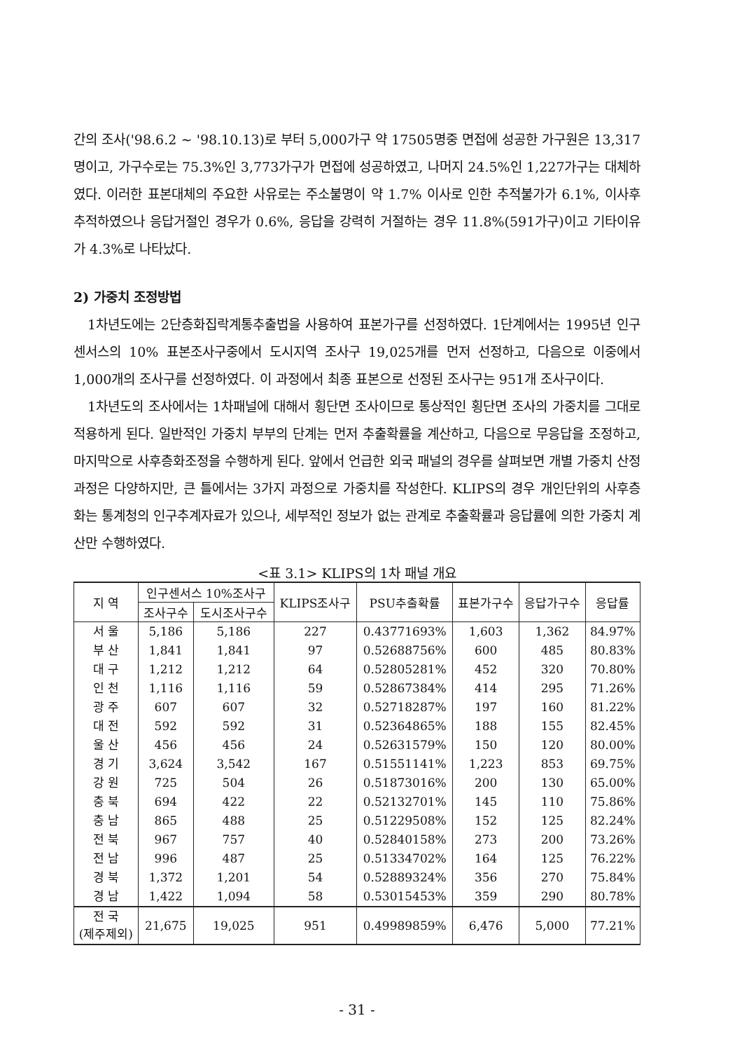간의 조사('98.6.2 ~ '98.10.13)로 부터 5,000가구 약 17505명중 면접에 성공한 가구원은 13,317명이고, 가구수로는 75.3%인 3,773가구가 면접에 성공하였고, 나머지 24.5%인 1,227가구는 대체하였다. 이러한 표본대체의 주요한 사유로는 주소불명이 약 1.7% 이사로 인한 추적불가가 6.1%, 이사후 추적하였으나 응답거절인 경우가 0.6%, 응답을 강력히 거절하는 경우 11.8%(591가구)이고 기타이유가 4.3%로 나타났다.
2) 가중치 조정방법
1차년도에는 2단층화집락계통추출법을 사용하여 표본가구를 선정하였다. 1단계에서는 1995년 인구센서스의 10% 표본조사구중에서 도시지역 조사구 19,025개를 먼저 선정하고, 다음으로 이중에서 1,000개의 조사구를 선정하였다. 이 과정에서 최종 표본으로 선정된 조사구는 951개 조사구이다.
1차년도의 조사에서는 1차패널에 대해서 횡단면 조사이므로 통상적인 횡단면 조사의 가중치를 그대로 적용하게 된다. 일반적인 가중치 부부의 단계는 먼저 추출확률을 계산하고, 다음으로 무응답을 조정하고, 마지막으로 사후층화조정을 수행하게 된다. 앞에서 언급한 외국 패널의 경우를 살펴보면 개별 가중치 산정 과정은 다양하지만, 큰 틀에서는 3가지 과정으로 가중치를 작성한다. KLIPS의 경우 개인단위의 사후층화는 통계청의 인구추계자료가 있으나, 세부적인 정보가 없는 관계로 추출확률과 응답률에 의한 가중치 계산만 수행하였다.
<표 3.1> KLIPS의 1차 패널 개요
| 지 역 | 인구센서스 10%조사구 | | KLIPS조사구 | PSU추출확률 | 표본가구수 | 응답가구수 | 응답률 |
| --- | --- | --- | --- | --- | --- | --- | --- |
| | 조사구수 | 도시조사구수 | | | | | |
| 서 울 | 5,186 | 5,186 | 227 | 0.43771693% | 1,603 | 1,362 | 84.97% |
| 부 산 | 1,841 | 1,841 | 97 | 0.52688756% | 600 | 485 | 80.83% |
| 대 구 | 1,212 | 1,212 | 64 | 0.52805281% | 452 | 320 | 70.80% |
| 인 천 | 1,116 | 1,116 | 59 | 0.52867384% | 414 | 295 | 71.26% |
| 광 주 | 607 | 607 | 32 | 0.52718287% | 197 | 160 | 81.22% |
| 대 전 | 592 | 592 | 31 | 0.52364865% | 188 | 155 | 82.45% |
| 울 산 | 456 | 456 | 24 | 0.52631579% | 150 | 120 | 80.00% |
| 경 기 | 3,624 | 3,542 | 167 | 0.51551141% | 1,223 | 853 | 69.75% |
| 강 원 | 725 | 504 | 26 | 0.51873016% | 200 | 130 | 65.00% |
| 충 북 | 694 | 422 | 22 | 0.52132701% | 145 | 110 | 75.86% |
| 충 남 | 865 | 488 | 25 | 0.51229508% | 152 | 125 | 82.24% |
| 전 북 | 967 | 757 | 40 | 0.52840158% | 273 | 200 | 73.26% |
| 전 남 | 996 | 487 | 25 | 0.51334702% | 164 | 125 | 76.22% |
| 경 북 | 1,372 | 1,201 | 54 | 0.52889324% | 356 | 270 | 75.84% |
| 경 남 | 1,422 | 1,094 | 58 | 0.53015453% | 359 | 290 | 80.78% |
| 전 국 (제주제외) | 21,675 | 19,025 | 951 | 0.49989859% | 6,476 | 5,000 | 77.21% |
- 31 -